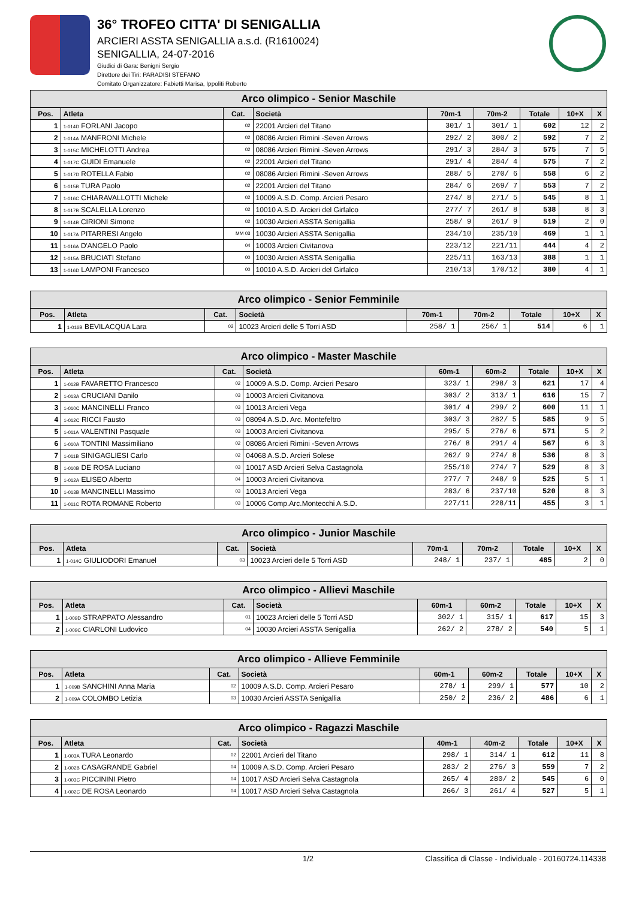36° TROFEO CITTA' DI SENIGALLIA
ARCIERI ASSTA SENIGALLIA a.s.d. (R1610024)
SENIGALLIA, 24-07-2016
Giudici di Gara: Benigni Sergio
Direttore dei Tiri: PARADISI STEFANO
Comitato Organizzatore: Fabietti Marisa, Ippoliti Roberto
| Arco olimpico - Senior Maschile | | | | | | | | |
| --- | --- | --- | --- | --- | --- | --- | --- | --- |
| Pos. | Atleta | Cat. | Società | 70m-1 | 70m-2 | Totale | 10+X | X |
| 1 | 1-014D FORLANI Jacopo | 02 | 22001 Arcieri del Titano | 301/ 1 | 301/ 1 | 602 | 12 | 2 |
| 2 | 1-014A MANFRONI Michele | 02 | 08086 Arcieri Rimini -Seven Arrows | 292/ 2 | 300/ 2 | 592 | 7 | 2 |
| 3 | 1-015C MICHELOTTI Andrea | 02 | 08086 Arcieri Rimini -Seven Arrows | 291/ 3 | 284/ 3 | 575 | 7 | 5 |
| 4 | 1-017C GUIDI Emanuele | 02 | 22001 Arcieri del Titano | 291/ 4 | 284/ 4 | 575 | 7 | 2 |
| 5 | 1-017D ROTELLA Fabio | 02 | 08086 Arcieri Rimini -Seven Arrows | 288/ 5 | 270/ 6 | 558 | 6 | 2 |
| 6 | 1-015B TURA Paolo | 02 | 22001 Arcieri del Titano | 284/ 6 | 269/ 7 | 553 | 7 | 2 |
| 7 | 1-016C CHIARAVALLOTTI Michele | 02 | 10009 A.S.D. Comp. Arcieri Pesaro | 274/ 8 | 271/ 5 | 545 | 8 | 1 |
| 8 | 1-017B SCALELLA Lorenzo | 02 | 10010 A.S.D. Arcieri del Girfalco | 277/ 7 | 261/ 8 | 538 | 8 | 3 |
| 9 | 1-014B CIRIONI Simone | 02 | 10030 Arcieri ASSTA Senigallia | 258/ 9 | 261/ 9 | 519 | 2 | 0 |
| 10 | 1-017A PITARRESI Angelo | MM 03 | 10030 Arcieri ASSTA Senigallia | 234/10 | 235/10 | 469 | 1 | 1 |
| 11 | 1-016A D'ANGELO Paolo | 04 | 10003 Arcieri Civitanova | 223/12 | 221/11 | 444 | 4 | 2 |
| 12 | 1-015A BRUCIATI Stefano | 00 | 10030 Arcieri ASSTA Senigallia | 225/11 | 163/13 | 388 | 1 | 1 |
| 13 | 1-016D LAMPONI Francesco | 00 | 10010 A.S.D. Arcieri del Girfalco | 210/13 | 170/12 | 380 | 4 | 1 |
| Arco olimpico - Senior Femminile | | | | | | | | |
| --- | --- | --- | --- | --- | --- | --- | --- | --- |
| Pos. | Atleta | Cat. | Società | 70m-1 | 70m-2 | Totale | 10+X | X |
| 1 | 1-016B BEVILACQUA Lara | 02 | 10023 Arcieri delle 5 Torri ASD | 258/ 1 | 256/ 1 | 514 | 6 | 1 |
| Arco olimpico - Master Maschile | | | | | | | | |
| --- | --- | --- | --- | --- | --- | --- | --- | --- |
| Pos. | Atleta | Cat. | Società | 60m-1 | 60m-2 | Totale | 10+X | X |
| 1 | 1-012B FAVARETTO Francesco | 02 | 10009 A.S.D. Comp. Arcieri Pesaro | 323/ 1 | 298/ 3 | 621 | 17 | 4 |
| 2 | 1-013A CRUCIANI Danilo | 03 | 10003 Arcieri Civitanova | 303/ 2 | 313/ 1 | 616 | 15 | 7 |
| 3 | 1-010C MANCINELLI Franco | 03 | 10013 Arcieri Vega | 301/ 4 | 299/ 2 | 600 | 11 | 1 |
| 4 | 1-012C RICCI Fausto | 03 | 08094 A.S.D. Arc. Montefeltro | 303/ 3 | 282/ 5 | 585 | 9 | 5 |
| 5 | 1-011A VALENTINI Pasquale | 03 | 10003 Arcieri Civitanova | 295/ 5 | 276/ 6 | 571 | 5 | 2 |
| 6 | 1-010A TONTINI Massimiliano | 02 | 08086 Arcieri Rimini -Seven Arrows | 276/ 8 | 291/ 4 | 567 | 6 | 3 |
| 7 | 1-011B SINIGAGLIESI Carlo | 02 | 04068 A.S.D. Arcieri Solese | 262/ 9 | 274/ 8 | 536 | 8 | 3 |
| 8 | 1-010B DE ROSA Luciano | 03 | 10017 ASD Arcieri Selva Castagnola | 255/10 | 274/ 7 | 529 | 8 | 3 |
| 9 | 1-012A ELISEO Alberto | 04 | 10003 Arcieri Civitanova | 277/ 7 | 248/ 9 | 525 | 5 | 1 |
| 10 | 1-013B MANCINELLI Massimo | 03 | 10013 Arcieri Vega | 283/ 6 | 237/10 | 520 | 8 | 3 |
| 11 | 1-011C ROTA ROMANE Roberto | 03 | 10006 Comp.Arc.Montecchi A.S.D. | 227/11 | 228/11 | 455 | 3 | 1 |
| Arco olimpico - Junior Maschile | | | | | | | | |
| --- | --- | --- | --- | --- | --- | --- | --- | --- |
| Pos. | Atleta | Cat. | Società | 70m-1 | 70m-2 | Totale | 10+X | X |
| 1 | 1-014C GIULIODORI Emanuel | 03 | 10023 Arcieri delle 5 Torri ASD | 248/ 1 | 237/ 1 | 485 | 2 | 0 |
| Arco olimpico - Allievi Maschile | | | | | | | | |
| --- | --- | --- | --- | --- | --- | --- | --- | --- |
| Pos. | Atleta | Cat. | Società | 60m-1 | 60m-2 | Totale | 10+X | X |
| 1 | 1-009D STRAPPATO Alessandro | 01 | 10023 Arcieri delle 5 Torri ASD | 302/ 1 | 315/ 1 | 617 | 15 | 3 |
| 2 | 1-009C CIARLONI Ludovico | 04 | 10030 Arcieri ASSTA Senigallia | 262/ 2 | 278/ 2 | 540 | 5 | 1 |
| Arco olimpico - Allieve Femminile | | | | | | | | |
| --- | --- | --- | --- | --- | --- | --- | --- | --- |
| Pos. | Atleta | Cat. | Società | 60m-1 | 60m-2 | Totale | 10+X | X |
| 1 | 1-009B SANCHINI Anna Maria | 02 | 10009 A.S.D. Comp. Arcieri Pesaro | 278/ 1 | 299/ 1 | 577 | 10 | 2 |
| 2 | 1-009A COLOMBO Letizia | 03 | 10030 Arcieri ASSTA Senigallia | 250/ 2 | 236/ 2 | 486 | 6 | 1 |
| Arco olimpico - Ragazzi Maschile | | | | | | | | |
| --- | --- | --- | --- | --- | --- | --- | --- | --- |
| Pos. | Atleta | Cat. | Società | 40m-1 | 40m-2 | Totale | 10+X | X |
| 1 | 1-003A TURA Leonardo | 02 | 22001 Arcieri del Titano | 298/ 1 | 314/ 1 | 612 | 11 | 8 |
| 2 | 1-002B CASAGRANDE Gabriel | 04 | 10009 A.S.D. Comp. Arcieri Pesaro | 283/ 2 | 276/ 3 | 559 | 7 | 2 |
| 3 | 1-003C PICCININI Pietro | 04 | 10017 ASD Arcieri Selva Castagnola | 265/ 4 | 280/ 2 | 545 | 6 | 0 |
| 4 | 1-002C DE ROSA Leonardo | 04 | 10017 ASD Arcieri Selva Castagnola | 266/ 3 | 261/ 4 | 527 | 5 | 1 |
1/2 Classifica di Classe - Individuale - 20160724.114338